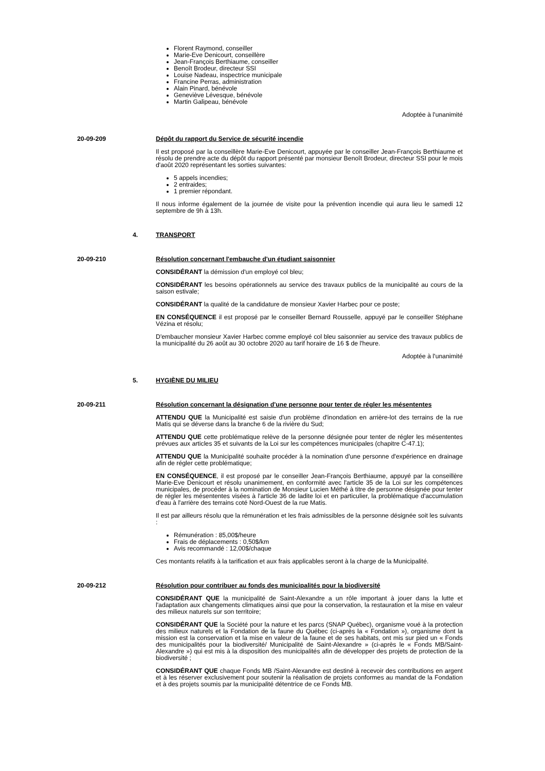Florent Raymond, conseiller
Marie-Eve Denicourt, conseillère
Jean-François Berthiaume, conseiller
Benoît Brodeur, directeur SSI
Louise Nadeau, inspectrice municipale
Francine Perras, administration
Alain Pinard, bénévole
Geneviève Lévesque, bénévole
Martin Galipeau, bénévole
Adoptée à l'unanimité
20-09-209 Dépôt du rapport du Service de sécurité incendie
Il est proposé par la conseillère Marie-Eve Denicourt, appuyée par le conseiller Jean-François Berthiaume et résolu de prendre acte du dépôt du rapport présenté par monsieur Benoît Brodeur, directeur SSI pour le mois d'août 2020 représentant les sorties suivantes:
5 appels incendies;
2 entraides;
1 premier répondant.
Il nous informe également de la journée de visite pour la prévention incendie qui aura lieu le samedi 12 septembre de 9h à 13h.
4. TRANSPORT
20-09-210 Résolution concernant l'embauche d'un étudiant saisonnier
CONSIDÉRANT la démission d'un employé col bleu;
CONSIDÉRANT les besoins opérationnels au service des travaux publics de la municipalité au cours de la saison estivale;
CONSIDÉRANT la qualité de la candidature de monsieur Xavier Harbec pour ce poste;
EN CONSÉQUENCE il est proposé par le conseiller Bernard Rousselle, appuyé par le conseiller Stéphane Vézina et résolu;
D'embaucher monsieur Xavier Harbec comme employé col bleu saisonnier au service des travaux publics de la municipalité du 26 août au 30 octobre 2020 au tarif horaire de 16 $ de l'heure.
Adoptée à l'unanimité
5. HYGIÈNE DU MILIEU
20-09-211 Résolution concernant la désignation d'une personne pour tenter de régler les mésententes
ATTENDU QUE la Municipalité est saisie d'un problème d'inondation en arrière-lot des terrains de la rue Matis qui se déverse dans la branche 6 de la rivière du Sud;
ATTENDU QUE cette problématique relève de la personne désignée pour tenter de régler les mésententes prévues aux articles 35 et suivants de la Loi sur les compétences municipales (chapitre C-47.1);
ATTENDU QUE la Municipalité souhaite procéder à la nomination d'une personne d'expérience en drainage afin de régler cette problématique;
EN CONSÉQUENCE, il est proposé par le conseiller Jean-François Berthiaume, appuyé par la conseillère Marie-Eve Denicourt et résolu unanimement, en conformité avec l'article 35 de la Loi sur les compétences municipales, de procéder à la nomination de Monsieur Lucien Méthé à titre de personne désignée pour tenter de régler les mésententes visées à l'article 36 de ladite loi et en particulier, la problématique d'accumulation d'eau à l'arrière des terrains coté Nord-Ouest de la rue Matis.
Il est par ailleurs résolu que la rémunération et les frais admissibles de la personne désignée soit les suivants :
Rémunération : 85,00$/heure
Frais de déplacements : 0,50$/km
Avis recommandé : 12,00$/chaque
Ces montants relatifs à la tarification et aux frais applicables seront à la charge de la Municipalité.
20-09-212 Résolution pour contribuer au fonds des municipalités pour la biodiversité
CONSIDÉRANT QUE la municipalité de Saint-Alexandre a un rôle important à jouer dans la lutte et l'adaptation aux changements climatiques ainsi que pour la conservation, la restauration et la mise en valeur des milieux naturels sur son territoire;
CONSIDÉRANT QUE la Société pour la nature et les parcs (SNAP Québec), organisme voué à la protection des milieux naturels et la Fondation de la faune du Québec (ci-après la « Fondation »), organisme dont la mission est la conservation et la mise en valeur de la faune et de ses habitats, ont mis sur pied un « Fonds des municipalités pour la biodiversité/ Municipalité de Saint-Alexandre » (ci-après le « Fonds MB/Saint-Alexandre ») qui est mis à la disposition des municipalités afin de développer des projets de protection de la biodiversité ;
CONSIDÉRANT QUE chaque Fonds MB /Saint-Alexandre est destiné à recevoir des contributions en argent et à les réserver exclusivement pour soutenir la réalisation de projets conformes au mandat de la Fondation et à des projets soumis par la municipalité détentrice de ce Fonds MB.